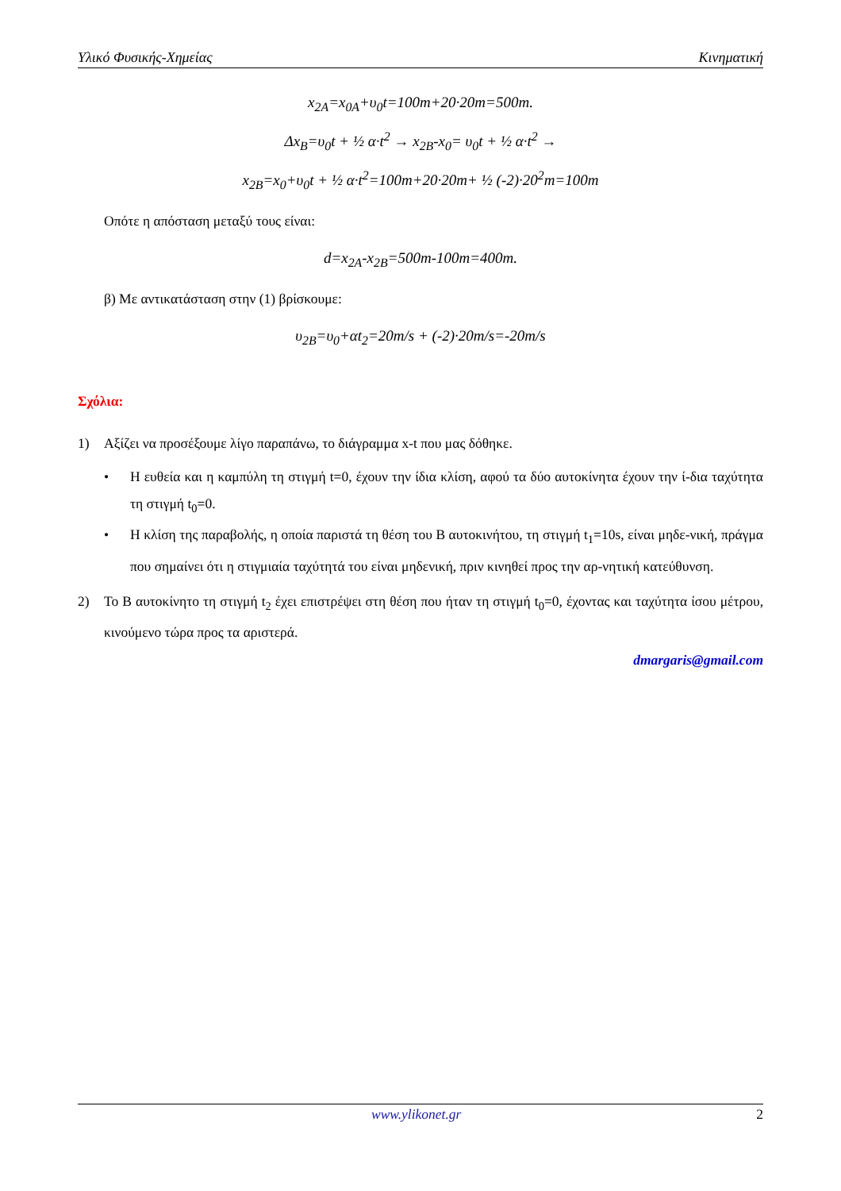Υλικό Φυσικής-Χημείας Κινηματική
x<sub>2A</sub>=x<sub>0A</sub>+υ<sub>0</sub>t=100m+20·20m=500m.
Δx<sub>B</sub>=υ<sub>0</sub>t + ½ α·t<sup>2</sup> → x<sub>2B</sub>-x<sub>0</sub>= υ<sub>0</sub>t + ½ α·t<sup>2</sup> →
x<sub>2B</sub>=x<sub>0</sub>+υ<sub>0</sub>t + ½ α·t<sup>2</sup>=100m+20·20m+ ½ (-2)·20<sup>2</sup>m=100m
Οπότε η απόσταση μεταξύ τους είναι:
d=x<sub>2A</sub>-x<sub>2B</sub>=500m-100m=400m.
β) Με αντικατάσταση στην (1) βρίσκουμε:
υ<sub>2B</sub>=υ<sub>0</sub>+αt<sub>2</sub>=20m/s + (-2)·20m/s=-20m/s
Σχόλια:
1) Αξίζει να προσέξουμε λίγο παραπάνω, το διάγραμμα x-t που μας δόθηκε.
• Η ευθεία και η καμπύλη τη στιγμή t=0, έχουν την ίδια κλίση, αφού τα δύο αυτοκίνητα έχουν την ί-δια ταχύτητα τη στιγμή t<sub>0</sub>=0.
• Η κλίση της παραβολής, η οποία παριστά τη θέση του Β αυτοκινήτου, τη στιγμή t<sub>1</sub>=10s, είναι μηδε-νική, πράγμα που σημαίνει ότι η στιγμιαία ταχύτητά του είναι μηδενική, πριν κινηθεί προς την αρ-νητική κατεύθυνση.
2) Το Β αυτοκίνητο τη στιγμή t<sub>2</sub> έχει επιστρέψει στη θέση που ήταν τη στιγμή t<sub>0</sub>=0, έχοντας και ταχύτητα ίσου μέτρου, κινούμενο τώρα προς τα αριστερά.
dmargaris@gmail.com
www.ylikonet.gr 2